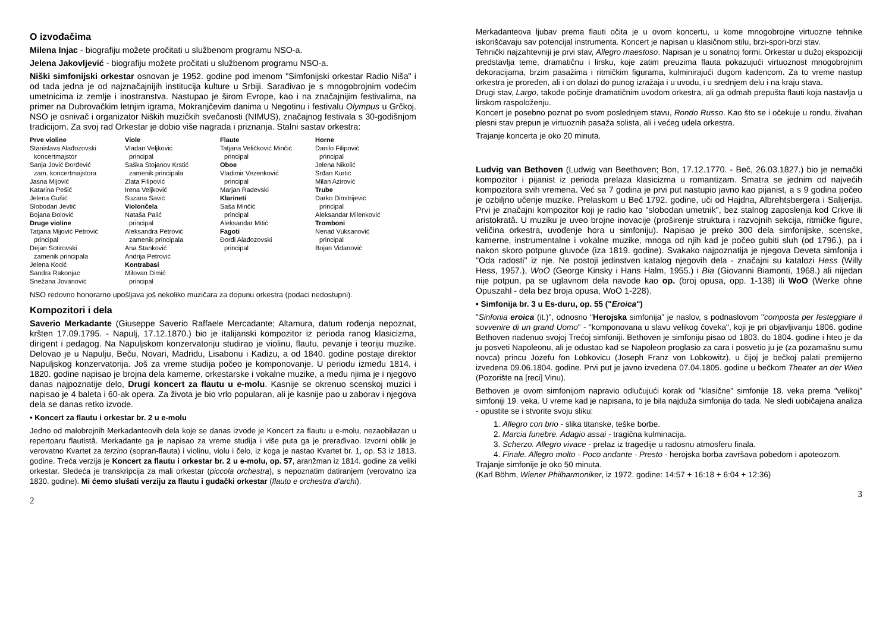O izvođačima
Milena Injac - biografiju možete pročitati u službenom programu NSO-a.
Jelena Jakovljević - biografiju možete pročitati u službenom programu NSO-a.
Niški simfonijski orkestar osnovan je 1952. godine pod imenom "Simfonijski orkestar Radio Niša" i od tada jedna je od najznačajnijih institucija kulture u Srbiji. Sarađivao je s mnogobrojnim vodećim umetnicima iz zemlje i inostranstva. Nastupao je širom Evrope, kao i na značajnijim festivalima, na primer na Dubrovačkim letnjim igrama, Mokranjčevim danima u Negotinu i festivalu Olympus u Grčkoj. NSO je osnivač i organizator Niških muzičkih svečanosti (NIMUS), značajnog festivala s 30-godišnjom tradicijom. Za svoj rad Orkestar je dobio više nagrada i priznanja. Stalni sastav orkestra:
Prve violine
Stanislava Alađozovski
koncertmajstor
Sanja Jović Đorđević
zam. koncertmajstora
Jasna Mijović
Katarina Pešić
Jelena Gušić
Slobodan Jevtić
Bojana Đolović
Druge violine
Tatjana Mijović Petrović
principal
Dejan Sotirovski
zamenik principala
Jelena Kocić
Sandra Rakonjac
Snežana Jovanović
Viole
Vladan Veljković
principal
Saška Stojanov Krstić
zamenik principala
Zlata Filipović
Irena Veljković
Suzana Savić
Violončela
Nataša Palić
principal
Aleksandra Petrović
zamenik principala
Ana Stanković
Andrija Petrović
Kontrabasi
Milovan Dimić
principal
Flaute
Tatjana Veličković Minčić
principal
Oboe
Vladimir Vezenković
principal
Marjan Radevski
Klarineti
Saša Minčić
principal
Aleksandar Mitić
Fagoti
Đorđi Alađozovski
principal
Horne
Danilo Filipović
principal
Jelena Nikolić
Srđan Kurtić
Milan Azirović
Trube
Darko Dimitrijević
principal
Aleksandar Milenković
Tromboni
Nenad Vuksanović
principal
Bojan Vidanović
NSO redovno honorarno upošljava još nekoliko muzičara za dopunu orkestra (podaci nedostupni).
Kompozitori i dela
Saverio Merkadante (Giuseppe Saverio Raffaele Mercadante; Altamura, datum rođenja nepoznat, kršten 17.09.1795. - Napulj, 17.12.1870.) bio je italijanski kompozitor iz perioda ranog klasicizma, dirigent i pedagog. Na Napuljskom konzervatoriju studirao je violinu, flautu, pevanje i teoriju muzike. Delovao je u Napulju, Beču, Novari, Madridu, Lisabonu i Kadizu, a od 1840. godine postaje direktor Napuljskog konzervatorija. Još za vreme studija počeo je komponovanje. U periodu između 1814. i 1820. godine napisao je brojna dela kamerne, orkestarske i vokalne muzike, a među njima je i njegovo danas najpoznatije delo, Drugi koncert za flautu u e-molu. Kasnije se okrenuo scenskoj muzici i napisao je 4 baleta i 60-ak opera. Za života je bio vrlo popularan, ali je kasnije pao u zaborav i njegova dela se danas retko izvode.
• Koncert za flautu i orkestar br. 2 u e-molu
Jedno od malobrojnih Merkadanteovih dela koje se danas izvode je Koncert za flautu u e-molu, nezaobilazan u repertoaru flautistâ. Merkadante ga je napisao za vreme studija i više puta ga je prerađivao. Izvorni oblik je verovatno Kvartet za terzino (sopran-flauta) i violinu, violu i čelo, iz koga je nastao Kvartet br. 1, op. 53 iz 1813. godine. Treća verzija je Koncert za flautu i orkestar br. 2 u e-molu, op. 57, aranžman iz 1814. godine za veliki orkestar. Sledeća je transkripcija za mali orkestar (piccola orchestra), s nepoznatim datiranjem (verovatno iza 1830. godine). Mi ćemo slušati verziju za flautu i gudački orkestar (flauto e orchestra d'archi).
2
Merkadanteova ljubav prema flauti očita je u ovom koncertu, u kome mnogobrojne virtuozne tehnike iskorišćavaju sav potencijal instrumenta. Koncert je napisan u klasičnom stilu, brzi-spori-brzi stav.
Tehnički najzahtevniji je prvi stav, Allegro maestoso. Napisan je u sonatnoj formi. Orkestar u dužoj ekspoziciji predstavlja teme, dramatičnu i lirsku, koje zatim preuzima flauta pokazujući virtuoznost mnogobrojnim dekoracijama, brzim pasažima i ritmičkim figurama, kulminirajući dugom kadencom. Za to vreme nastup orkestra je proređen, ali i on dolazi do punog izražaja i u uvodu, i u srednjem delu i na kraju stava.
Drugi stav, Largo, takođe počinje dramatičnim uvodom orkestra, ali ga odmah prepušta flauti koja nastavlja u lirskom raspoloženju.
Koncert je posebno poznat po svom poslednjem stavu, Rondo Russo. Kao što se i očekuje u rondu, živahan plesni stav prepun je virtuoznih pasaža solista, ali i većeg udela orkestra.
Trajanje koncerta je oko 20 minuta.
Ludvig van Bethoven (Ludwig van Beethoven; Bon, 17.12.1770. - Beč, 26.03.1827.) bio je nemački kompozitor i pijanist iz perioda prelaza klasicizma u romantizam. Smatra se jednim od najvećih kompozitora svih vremena. Već sa 7 godina je prvi put nastupio javno kao pijanist, a s 9 godina počeo je ozbiljno učenje muzike. Prelaskom u Beč 1792. godine, uči od Hajdna, Albrehtsbergera i Salijerija. Prvi je značajni kompozitor koji je radio kao "slobodan umetnik", bez stalnog zaposlenja kod Crkve ili aristokratâ. U muziku je uveo brojne inovacije (proširenje struktura i razvojnih sekcija, ritmičke figure, veličina orkestra, uvođenje hora u simfoniju). Napisao je preko 300 dela simfonijske, scenske, kamerne, instrumentalne i vokalne muzike, mnoga od njih kad je počeo gubiti sluh (od 1796.), pa i nakon skoro potpune gluvoće (iza 1819. godine). Svakako najpoznatija je njegova Deveta simfonija i "Oda radosti" iz nje. Ne postoji jedinstven katalog njegovih dela - značajni su katalozi Hess (Willy Hess, 1957.), WoO (George Kinsky i Hans Halm, 1955.) i Bia (Giovanni Biamonti, 1968.) ali nijedan nije potpun, pa se uglavnom dela navode kao op. (broj opusa, opp. 1-138) ili WoO (Werke ohne Opuszahl - dela bez broja opusa, WoO 1-228).
• Simfonija br. 3 u Es-duru, op. 55 ("Eroica")
"Sinfonia eroica (it.)", odnosno "Herojska simfonija" je naslov, s podnaslovom "composta per festeggiare il sovvenire di un grand Uomo" - "komponovana u slavu velikog čoveka", koji je pri objavljivanju 1806. godine Bethoven nadenuo svojoj Trećoj simfoniji. Bethoven je simfoniju pisao od 1803. do 1804. godine i hteo je da ju posveti Napoleonu, ali je odustao kad se Napoleon proglasio za cara i posvetio ju je (za pozamašnu sumu novca) princu Jozefu fon Lobkovicu (Joseph Franz von Lobkowitz), u čijoj je bečkoj palati premijerno izvedena 09.06.1804. godine. Prvi put je javno izvedena 07.04.1805. godine u bečkom Theater an der Wien (Pozorište na [reci] Vinu).
Bethoven je ovom simfonijom napravio odlučujući korak od "klasične" simfonije 18. veka prema "velikoj" simfoniji 19. veka. U vreme kad je napisana, to je bila najduža simfonija do tada. Ne sledi uobičajena analiza - opustite se i stvorite svoju sliku:
1. Allegro con brio - slika titanske, teške borbe.
2. Marcia funebre. Adagio assai - tragična kulminacija.
3. Scherzo. Allegro vivace - prelaz iz tragedije u radosnu atmosferu finala.
4. Finale. Allegro molto - Poco andante - Presto - herojska borba završava pobedom i apoteozom.
Trajanje simfonije je oko 50 minuta.
(Karl Böhm, Wiener Philharmoniker, iz 1972. godine: 14:57 + 16:18 + 6:04 + 12:36)
3